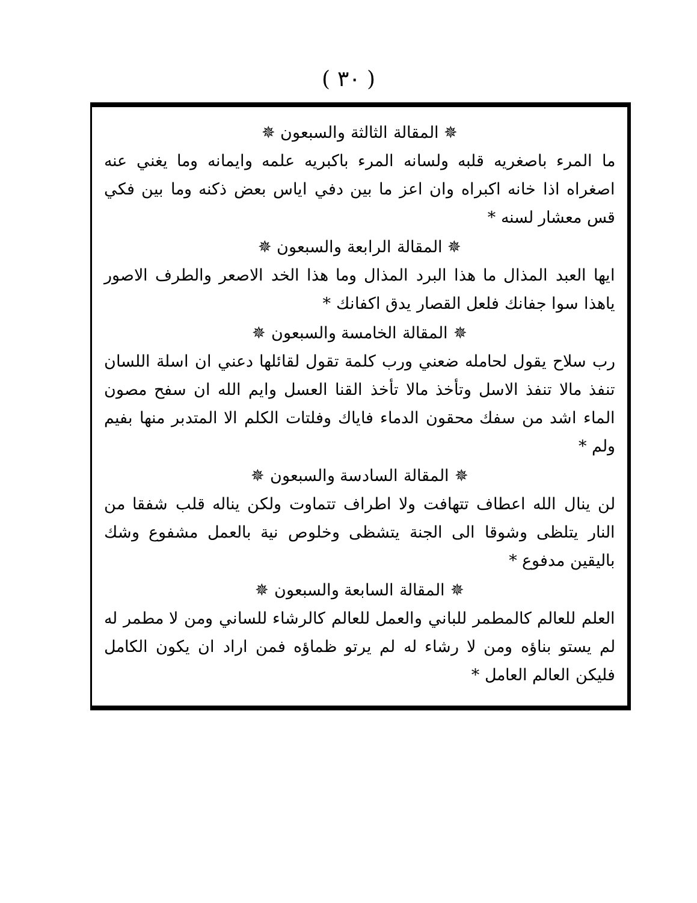( ٣٠ )
✵ المقالة الثالثة والسبعون ✵
ما المرء باصغريه قلبه ولسانه المرء باكبريه علمه وايمانه وما يغني عنه اصغراه اذا خانه اكبراه وان اعز ما بين دفي اياس بعض ذكنه وما بين فكي قس معشار لسنه *
✵ المقالة الرابعة والسبعون ✵
ايها العبد المذال ما هذا البرد المذال وما هذا الخد الاصعر والطرف الاصور ياهذا سوا جفانك فلعل القصار يدق اكفانك *
✵ المقالة الخامسة والسبعون ✵
رب سلاح يقول لحامله ضعني ورب كلمة تقول لقائلها دعني ان اسلة اللسان تنفذ مالا تنفذ الاسل وتأخذ مالا تأخذ القنا العسل وايم الله ان سفح مصون الماء اشد من سفك محقون الدماء فاياك وفلتات الكلم الا المتدبر منها بفيم ولم *
✵ المقالة السادسة والسبعون ✵
لن ينال الله اعطاف تتهافت ولا اطراف تتماوت ولكن يناله قلب شفقا من النار يتلظى وشوقا الى الجنة يتشظى وخلوص نية بالعمل مشفوع وشك باليقين مدفوع *
✵ المقالة السابعة والسبعون ✵
العلم للعالم كالمطمر للباني والعمل للعالم كالرشاء للساني ومن لا مطمر له لم يستو بناؤه ومن لا رشاء له لم يرتو ظماؤه فمن اراد ان يكون الكامل فليكن العالم العامل *